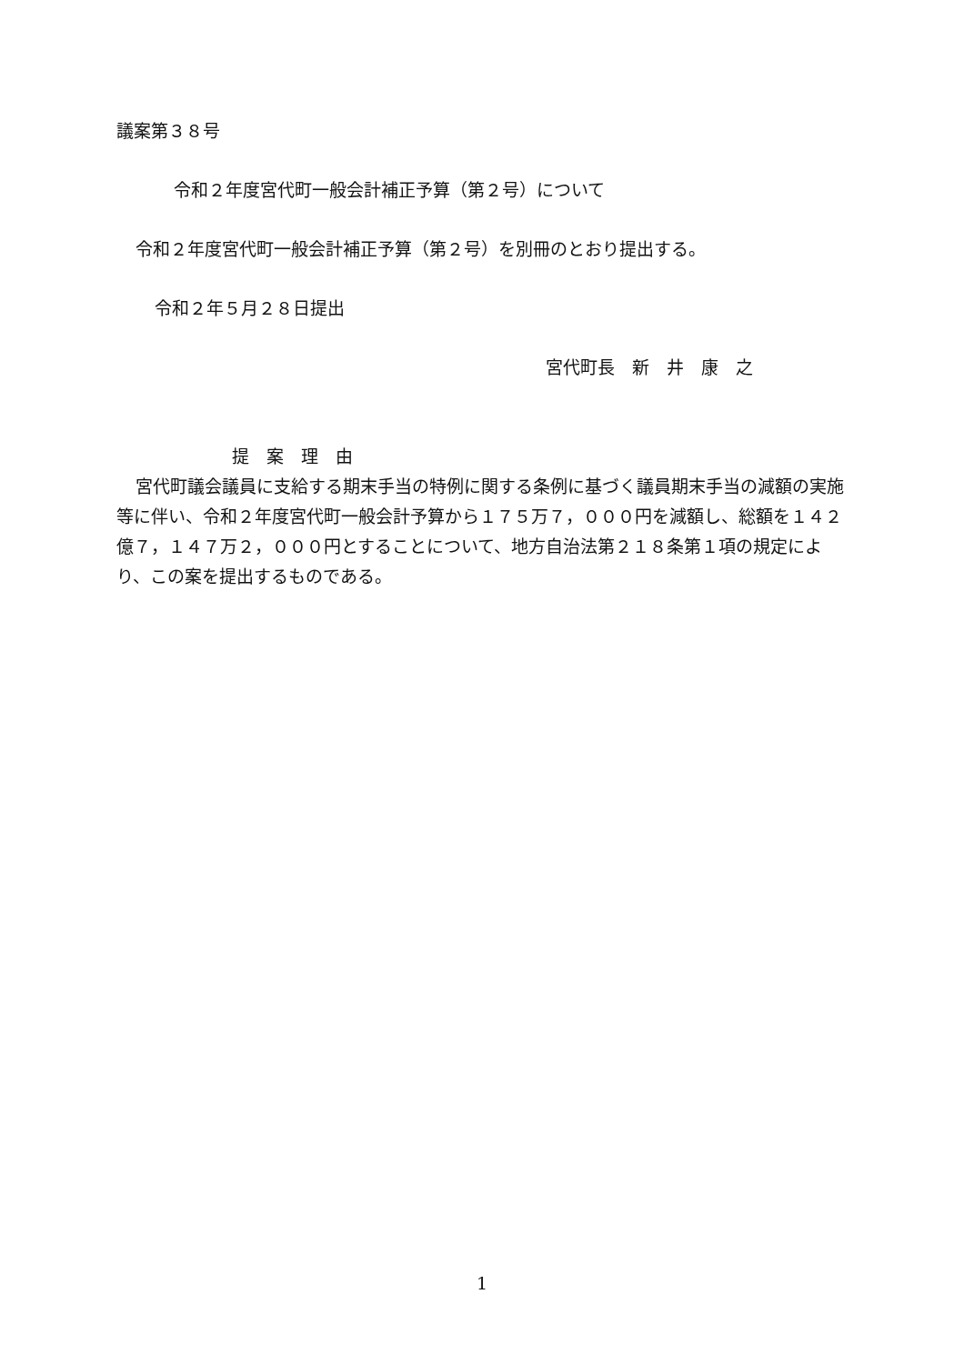議案第３８号
令和２年度宮代町一般会計補正予算（第２号）について
令和２年度宮代町一般会計補正予算（第２号）を別冊のとおり提出する。
令和２年５月２８日提出
宮代町長　新　井　康　之
提　案　理　由
宮代町議会議員に支給する期末手当の特例に関する条例に基づく議員期末手当の減額の実施等に伴い、令和２年度宮代町一般会計予算から１７５万７，０００円を減額し、総額を１４２億７，１４７万２，０００円とすることについて、地方自治法第２１８条第１項の規定により、この案を提出するものである。
1